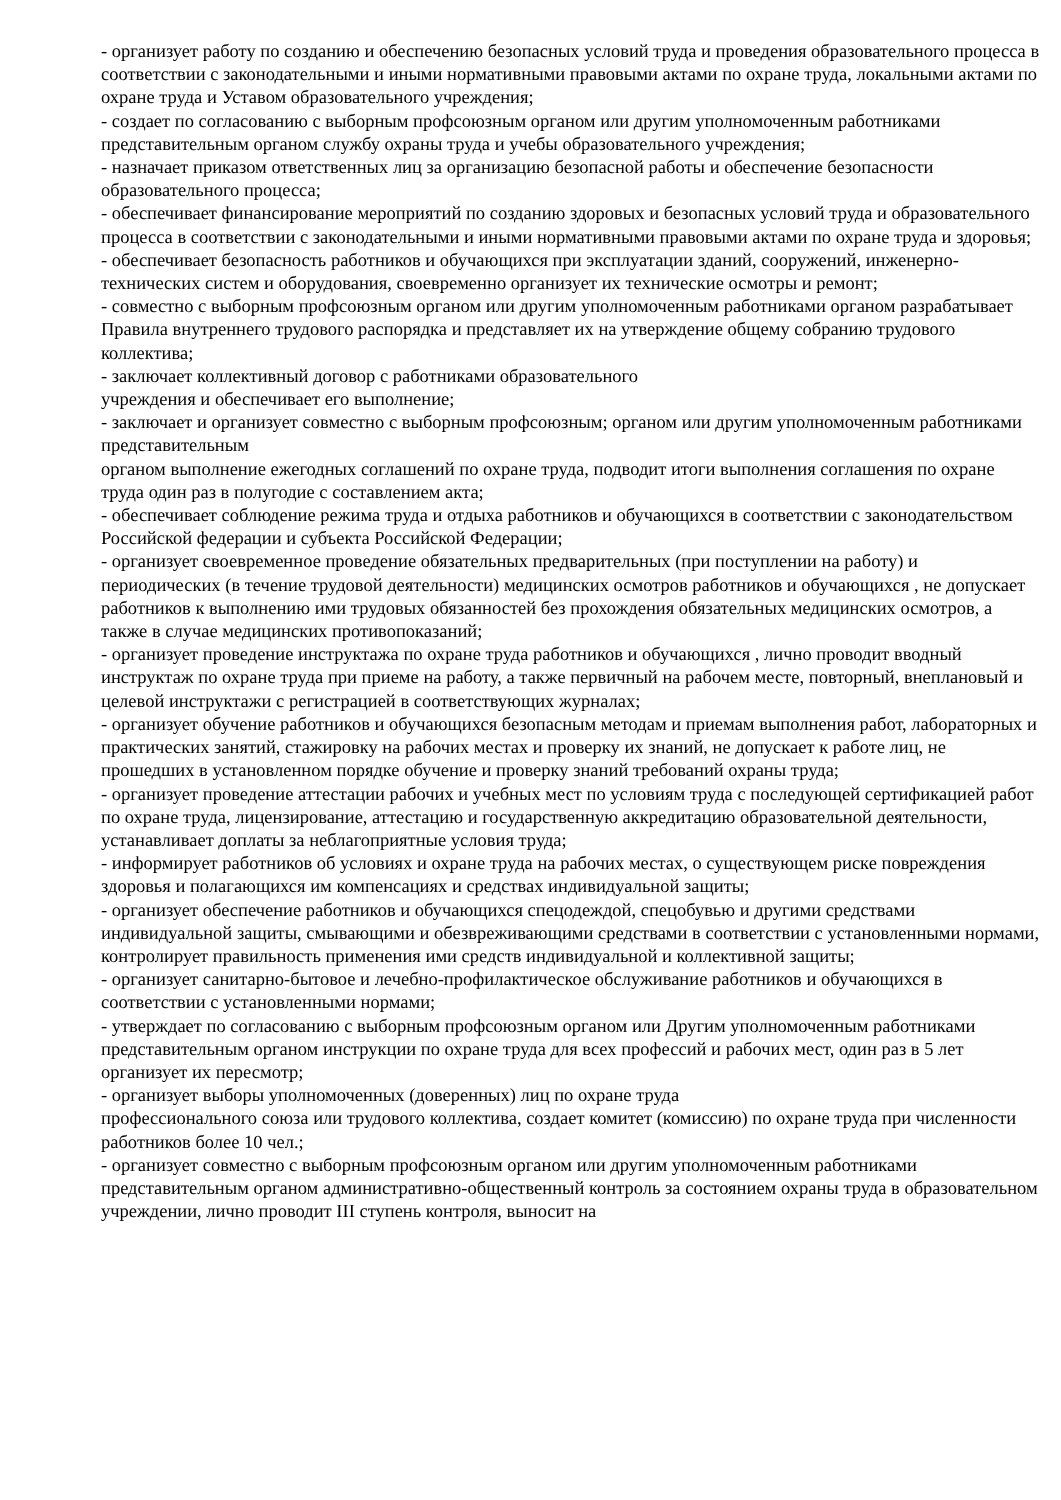- организует работу по созданию и обеспечению безопасных условий труда и проведения образовательного процесса в соответствии с законодательными и иными нормативными правовыми актами по охране труда, локальными актами по охране труда и Уставом образовательного учреждения;
- создает по согласованию с выборным профсоюзным органом или другим уполномоченным работниками представительным органом службу охраны труда и учебы образовательного учреждения;
- назначает приказом ответственных лиц за организацию безопасной работы и обеспечение безопасности образовательного процесса;
- обеспечивает финансирование мероприятий по созданию здоровых и безопасных условий труда и образовательного процесса в соответствии с законодательными и иными нормативными правовыми актами по охране труда и здоровья;
- обеспечивает безопасность работников и обучающихся при эксплуатации зданий, сооружений, инженерно-технических систем и оборудования, своевременно организует их технические осмотры и ремонт;
- совместно с выборным профсоюзным органом или другим уполномоченным работниками органом разрабатывает Правила внутреннего трудового распорядка и представляет их на утверждение общему собранию трудового коллектива;
- заключает коллективный договор с работниками образовательного
учреждения и обеспечивает его выполнение;
- заключает и организует совместно с выборным профсоюзным; органом или другим уполномоченным работниками представительным
органом выполнение ежегодных соглашений по охране труда, подводит итоги выполнения соглашения по охране труда один раз в полугодие с составлением акта;
- обеспечивает соблюдение режима труда и отдыха работников и обучающихся в соответствии с законодательством Российской федерации и субъекта Российской Федерации;
- организует своевременное проведение обязательных предварительных (при поступлении на работу) и периодических (в течение трудовой деятельности) медицинских осмотров работников и обучающихся , не допускает работников к выполнению ими трудовых обязанностей без прохождения обязательных медицинских осмотров, а также в случае медицинских противопоказаний;
- организует проведение инструктажа по охране труда работников и обучающихся , лично проводит вводный инструктаж по охране труда при приеме на работу, а также первичный на рабочем месте, повторный, внеплановый и целевой инструктажи с регистрацией в соответствующих журналах;
- организует обучение работников и обучающихся безопасным методам и приемам выполнения работ, лабораторных и практических занятий, стажировку на рабочих местах и проверку их знаний, не допускает к работе лиц, не прошедших в установленном порядке обучение и проверку знаний требований охраны труда;
- организует проведение аттестации рабочих и учебных мест по условиям труда с последующей сертификацией работ по охране труда, лицензирование, аттестацию и государственную аккредитацию образовательной деятельности, устанавливает доплаты за неблагоприятные условия труда;
- информирует работников об условиях и охране труда на рабочих местах, о существующем риске повреждения здоровья и полагающихся им компенсациях и средствах индивидуальной защиты;
- организует обеспечение работников и обучающихся спецодеждой, спецобувью и другими средствами индивидуальной защиты, смывающими и обезвреживающими средствами в соответствии с установленными нормами, контролирует правильность применения ими средств индивидуальной и коллективной защиты;
- организует санитарно-бытовое и лечебно-профилактическое обслуживание работников и обучающихся в соответствии с установленными нормами;
- утверждает по согласованию с выборным профсоюзным органом или Другим уполномоченным работниками представительным органом инструкции по охране труда для всех профессий и рабочих мест, один раз в 5 лет организует их пересмотр;
- организует выборы уполномоченных (доверенных) лиц по охране труда
профессионального союза или трудового коллектива, создает комитет (комиссию) по охране труда при численности работников более 10 чел.;
- организует совместно с выборным профсоюзным органом или другим уполномоченным работниками представительным органом административно-общественный контроль за состоянием охраны труда в образовательном учреждении, лично проводит III ступень контроля, выносит на